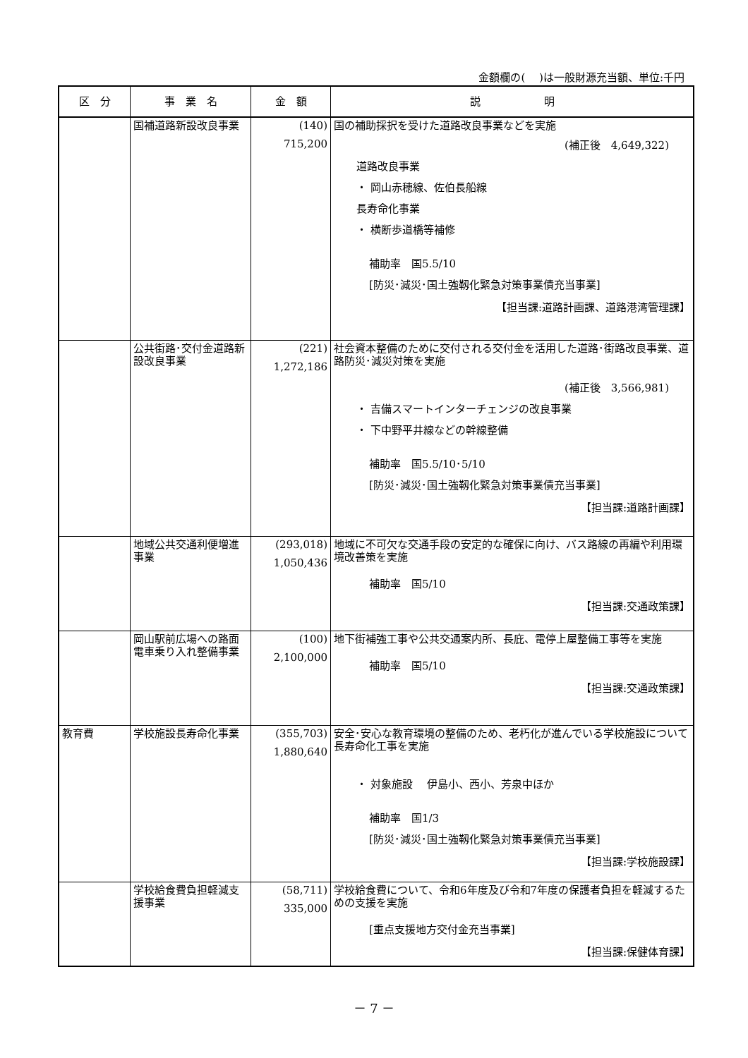金額欄の(　 )は一般財源充当額、単位:千円
| 区 分 | 事 業 名 | 金 額 | 説 明 |
| --- | --- | --- | --- |
| | 国補道路新設改良事業 | (140) 715,200 | 国の補助採択を受けた道路改良事業などを実施 (補正後 4,649,322) 道路改良事業 ・ 岡山赤穂線、佐伯長船線 長寿命化事業 ・ 横断歩道橋等補修 補助率 国5.5/10 [防災･減災･国土強靱化緊急対策事業債充当事業] 【担当課:道路計画課、道路港湾管理課】 |
| | 公共街路･交付金道路新設改良事業 | (221) 1,272,186 | 社会資本整備のために交付される交付金を活用した道路･街路改良事業、道路防災･減災対策を実施 (補正後 3,566,981) ・ 吉備スマートインターチェンジの改良事業 ・ 下中野平井線などの幹線整備 補助率 国5.5/10･5/10 [防災･減災･国土強靱化緊急対策事業債充当事業] 【担当課:道路計画課】 |
| | 地域公共交通利便増進事業 | (293,018) 1,050,436 | 地域に不可欠な交通手段の安定的な確保に向け、バス路線の再編や利用環境改善策を実施 補助率 国5/10 【担当課:交通政策課】 |
| | 岡山駅前広場への路面電車乗り入れ整備事業 | (100) 2,100,000 | 地下街補強工事や公共交通案内所、長庇、電停上屋整備工事等を実施 補助率 国5/10 【担当課:交通政策課】 |
| 教育費 | 学校施設長寿命化事業 | (355,703) 1,880,640 | 安全･安心な教育環境の整備のため、老朽化が進んでいる学校施設について長寿命化工事を実施 ・ 対象施設 伊島小、西小、芳泉中ほか 補助率 国1/3 [防災･減災･国土強靱化緊急対策事業債充当事業] 【担当課:学校施設課】 |
| | 学校給食費負担軽減支援事業 | (58,711) 335,000 | 学校給食費について、令和6年度及び令和7年度の保護者負担を軽減するための支援を実施 [重点支援地方交付金充当事業] 【担当課:保健体育課】 |
－ 7 －